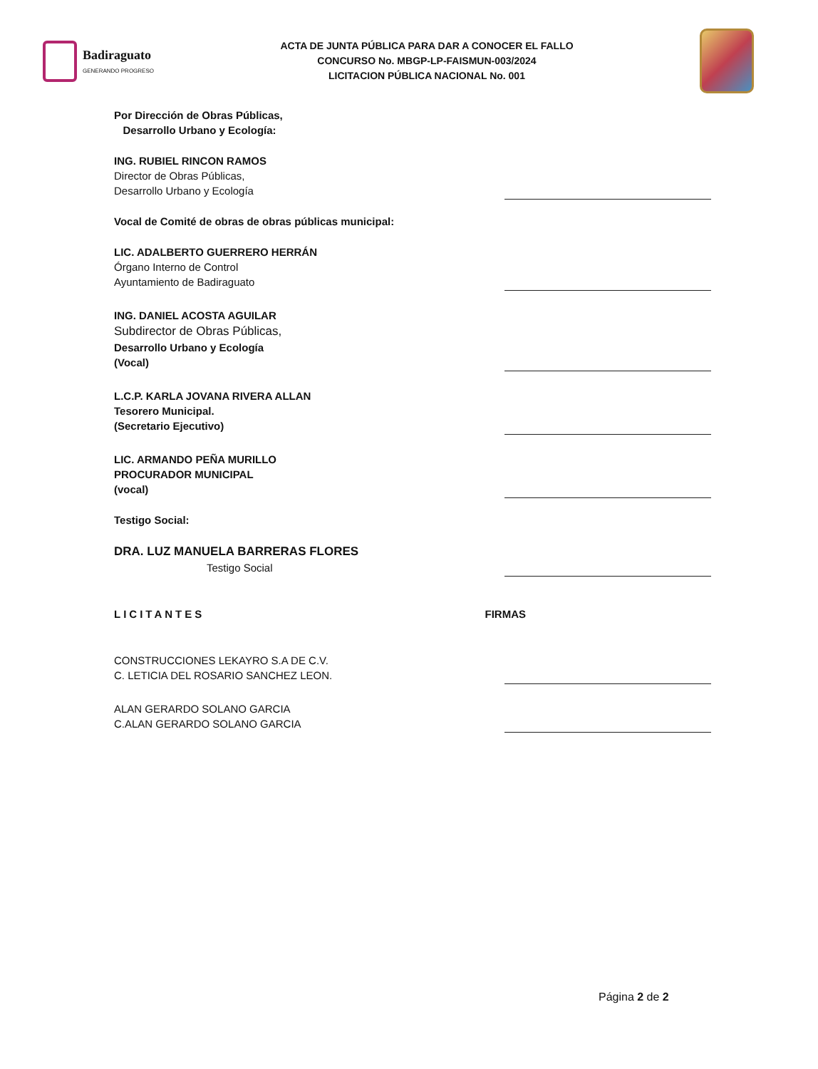Badiraguato
GENERANDO PROGRESO
ACTA DE JUNTA PÚBLICA PARA DAR A CONOCER EL FALLO
CONCURSO No. MBGP-LP-FAISMUN-003/2024
LICITACION PÚBLICA NACIONAL No. 001
Por Dirección de Obras Públicas,
Desarrollo Urbano y Ecología:
ING. RUBIEL RINCON RAMOS
Director de Obras Públicas,
Desarrollo Urbano y Ecología
Vocal de Comité de obras de obras públicas municipal:
LIC. ADALBERTO GUERRERO HERRÁN
Órgano Interno de Control
Ayuntamiento de Badiraguato
ING. DANIEL ACOSTA AGUILAR
Subdirector de Obras Públicas,
Desarrollo Urbano y Ecología
(Vocal)
L.C.P. KARLA JOVANA RIVERA ALLAN
Tesorero Municipal.
(Secretario Ejecutivo)
LIC. ARMANDO PEÑA MURILLO
PROCURADOR MUNICIPAL
(vocal)
Testigo Social:
DRA. LUZ MANUELA BARRERAS FLORES
Testigo Social
LICITANTES
FIRMAS
CONSTRUCCIONES LEKAYRO S.A DE C.V.
C. LETICIA DEL ROSARIO SANCHEZ LEON.
ALAN GERARDO SOLANO GARCIA
C.ALAN GERARDO SOLANO GARCIA
Página 2 de 2